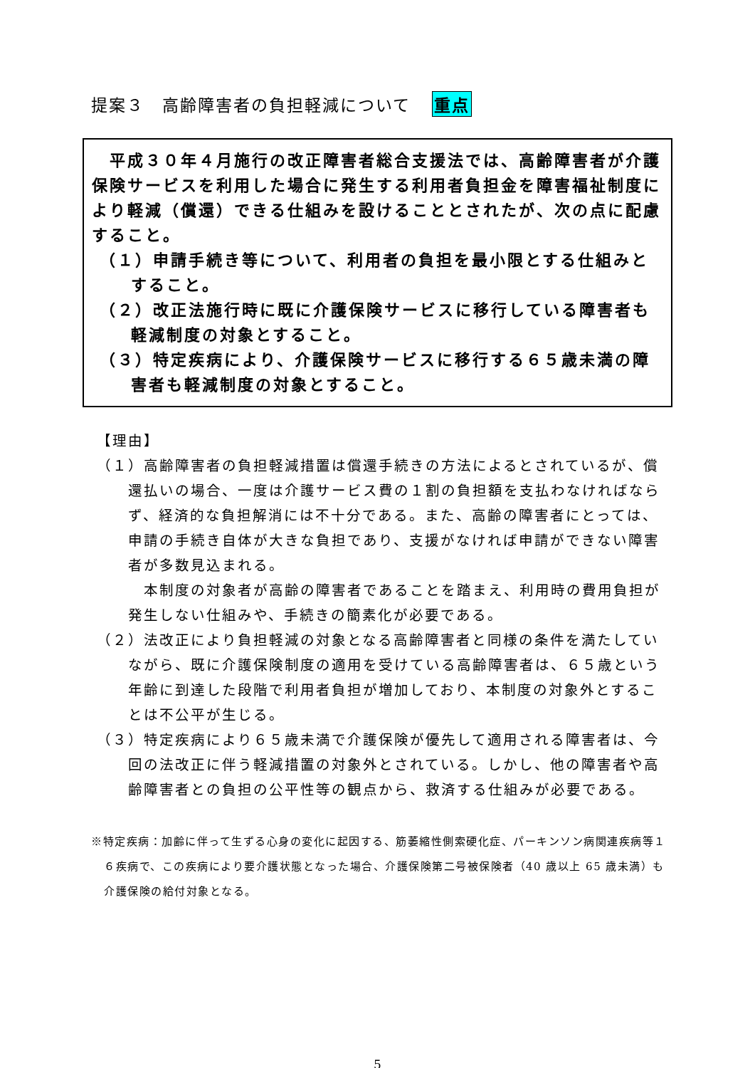提案３　高齢障害者の負担軽減について 重点
　平成３０年４月施行の改正障害者総合支援法では、高齢障害者が介護保険サービスを利用した場合に発生する利用者負担金を障害福祉制度により軽減（償還）できる仕組みを設けることとされたが、次の点に配慮すること。
（１）申請手続き等について、利用者の負担を最小限とする仕組みとすること。
（２）改正法施行時に既に介護保険サービスに移行している障害者も軽減制度の対象とすること。
（３）特定疾病により、介護保険サービスに移行する６５歳未満の障害者も軽減制度の対象とすること。
【理由】
（１）高齢障害者の負担軽減措置は償還手続きの方法によるとされているが、償還払いの場合、一度は介護サービス費の１割の負担額を支払わなければならず、経済的な負担解消には不十分である。また、高齢の障害者にとっては、申請の手続き自体が大きな負担であり、支援がなければ申請ができない障害者が多数見込まれる。
　本制度の対象者が高齢の障害者であることを踏まえ、利用時の費用負担が発生しない仕組みや、手続きの簡素化が必要である。
（２）法改正により負担軽減の対象となる高齢障害者と同様の条件を満たしていながら、既に介護保険制度の適用を受けている高齢障害者は、６５歳という年齢に到達した段階で利用者負担が増加しており、本制度の対象外とすることは不公平が生じる。
（３）特定疾病により６５歳未満で介護保険が優先して適用される障害者は、今回の法改正に伴う軽減措置の対象外とされている。しかし、他の障害者や高齢障害者との負担の公平性等の観点から、救済する仕組みが必要である。
※特定疾病：加齢に伴って生ずる心身の変化に起因する、筋萎縮性側索硬化症、パーキンソン病関連疾病等１６疾病で、この疾病により要介護状態となった場合、介護保険第二号被保険者（40 歳以上 65 歳未満）も介護保険の給付対象となる。
5